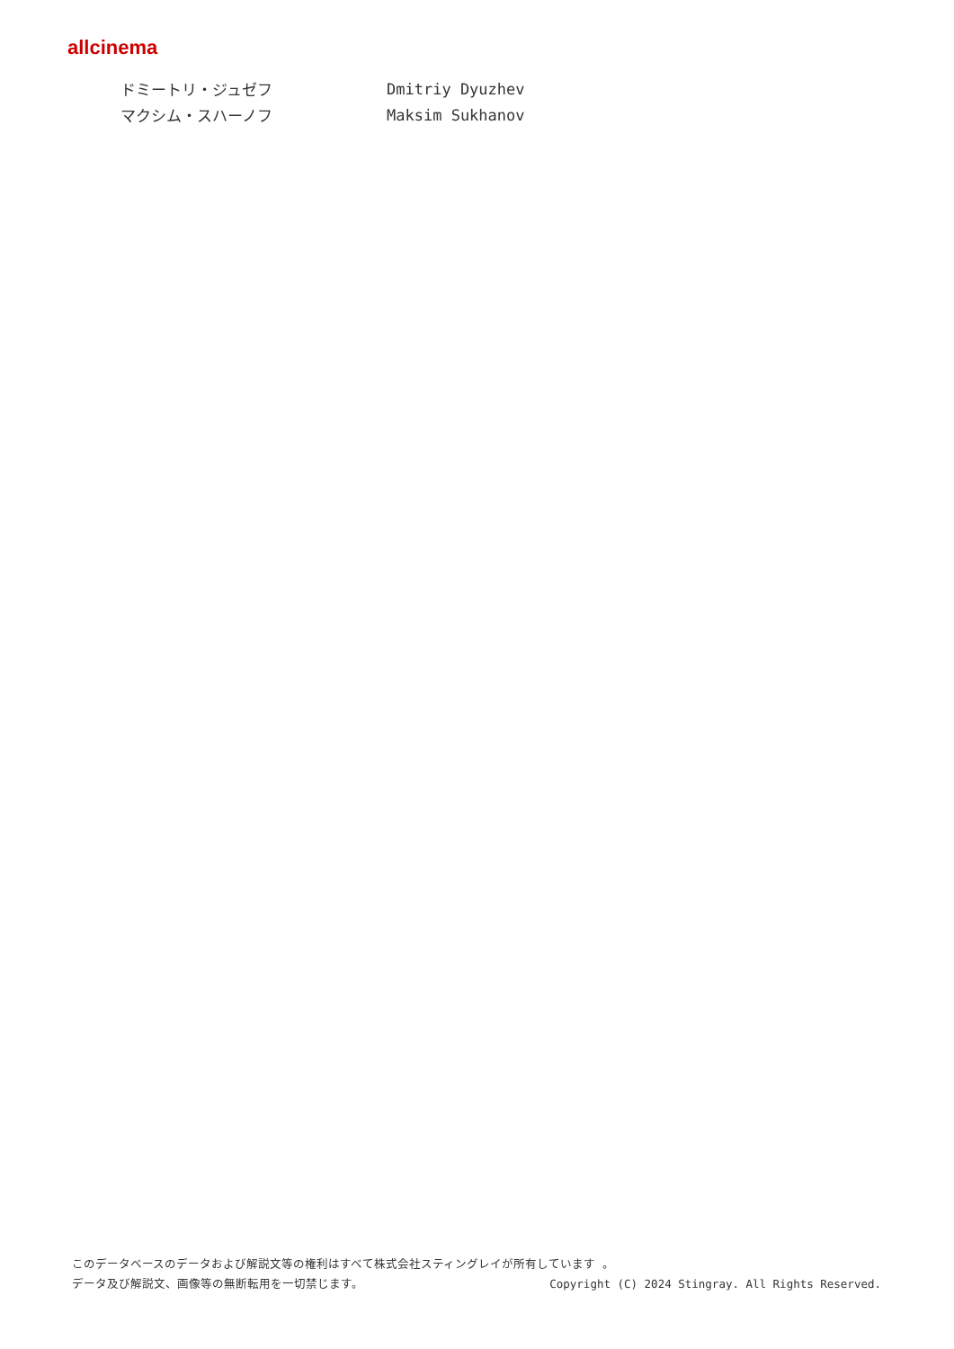allcinema
ドミートリ・ジュゼフ Dmitriy Dyuzhev
マクシム・スハーノフ Maksim Sukhanov
このデータベースのデータおよび解説文等の権利はすべて株式会社スティングレイが所有しています 。
データ及び解説文、画像等の無断転用を一切禁じます。 Copyright (C) 2024 Stingray. All Rights Reserved.